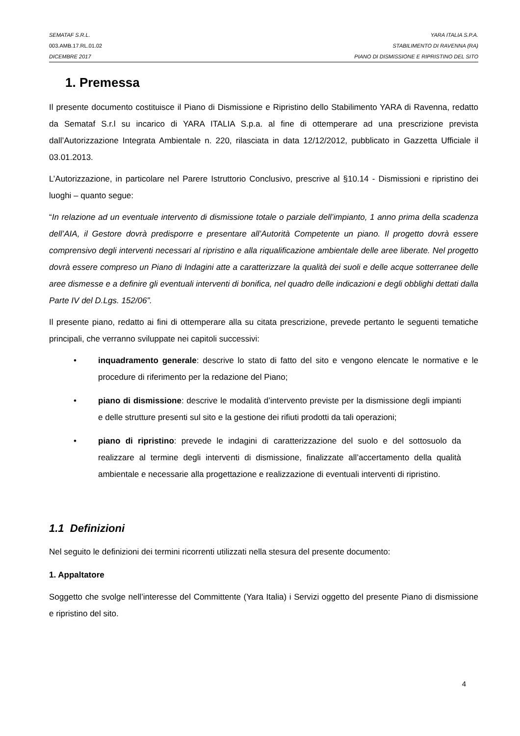SEMATAF S.R.L. YARA ITALIA S.P.A.
003.AMB.17.RL.01.02 STABILIMENTO DI RAVENNA (RA)
DICEMBRE 2017 PIANO DI DISMISSIONE E RIPRISTINO DEL SITO
1. Premessa
Il presente documento costituisce il Piano di Dismissione e Ripristino dello Stabilimento YARA di Ravenna, redatto da Semataf S.r.l su incarico di YARA ITALIA S.p.a. al fine di ottemperare ad una prescrizione prevista dall’Autorizzazione Integrata Ambientale n. 220, rilasciata in data 12/12/2012, pubblicato in Gazzetta Ufficiale il 03.01.2013.
L’Autorizzazione, in particolare nel Parere Istruttorio Conclusivo, prescrive al §10.14 - Dismissioni e ripristino dei luoghi – quanto segue:
“In relazione ad un eventuale intervento di dismissione totale o parziale dell’impianto, 1 anno prima della scadenza dell’AIA, il Gestore dovrà predisporre e presentare all’Autorità Competente un piano. Il progetto dovrà essere comprensivo degli interventi necessari al ripristino e alla riqualificazione ambientale delle aree liberate. Nel progetto dovrà essere compreso un Piano di Indagini atte a caratterizzare la qualità dei suoli e delle acque sotterranee delle aree dismesse e a definire gli eventuali interventi di bonifica, nel quadro delle indicazioni e degli obblighi dettati dalla Parte IV del D.Lgs. 152/06”.
Il presente piano, redatto ai fini di ottemperare alla su citata prescrizione, prevede pertanto le seguenti tematiche principali, che verranno sviluppate nei capitoli successivi:
• inquadramento generale: descrive lo stato di fatto del sito e vengono elencate le normative e le procedure di riferimento per la redazione del Piano;
• piano di dismissione: descrive le modalità d’intervento previste per la dismissione degli impianti e delle strutture presenti sul sito e la gestione dei rifiuti prodotti da tali operazioni;
• piano di ripristino: prevede le indagini di caratterizzazione del suolo e del sottosuolo da realizzare al termine degli interventi di dismissione, finalizzate all’accertamento della qualità ambientale e necessarie alla progettazione e realizzazione di eventuali interventi di ripristino.
1.1 Definizioni
Nel seguito le definizioni dei termini ricorrenti utilizzati nella stesura del presente documento:
1. Appaltatore
Soggetto che svolge nell’interesse del Committente (Yara Italia) i Servizi oggetto del presente Piano di dismissione e ripristino del sito.
4